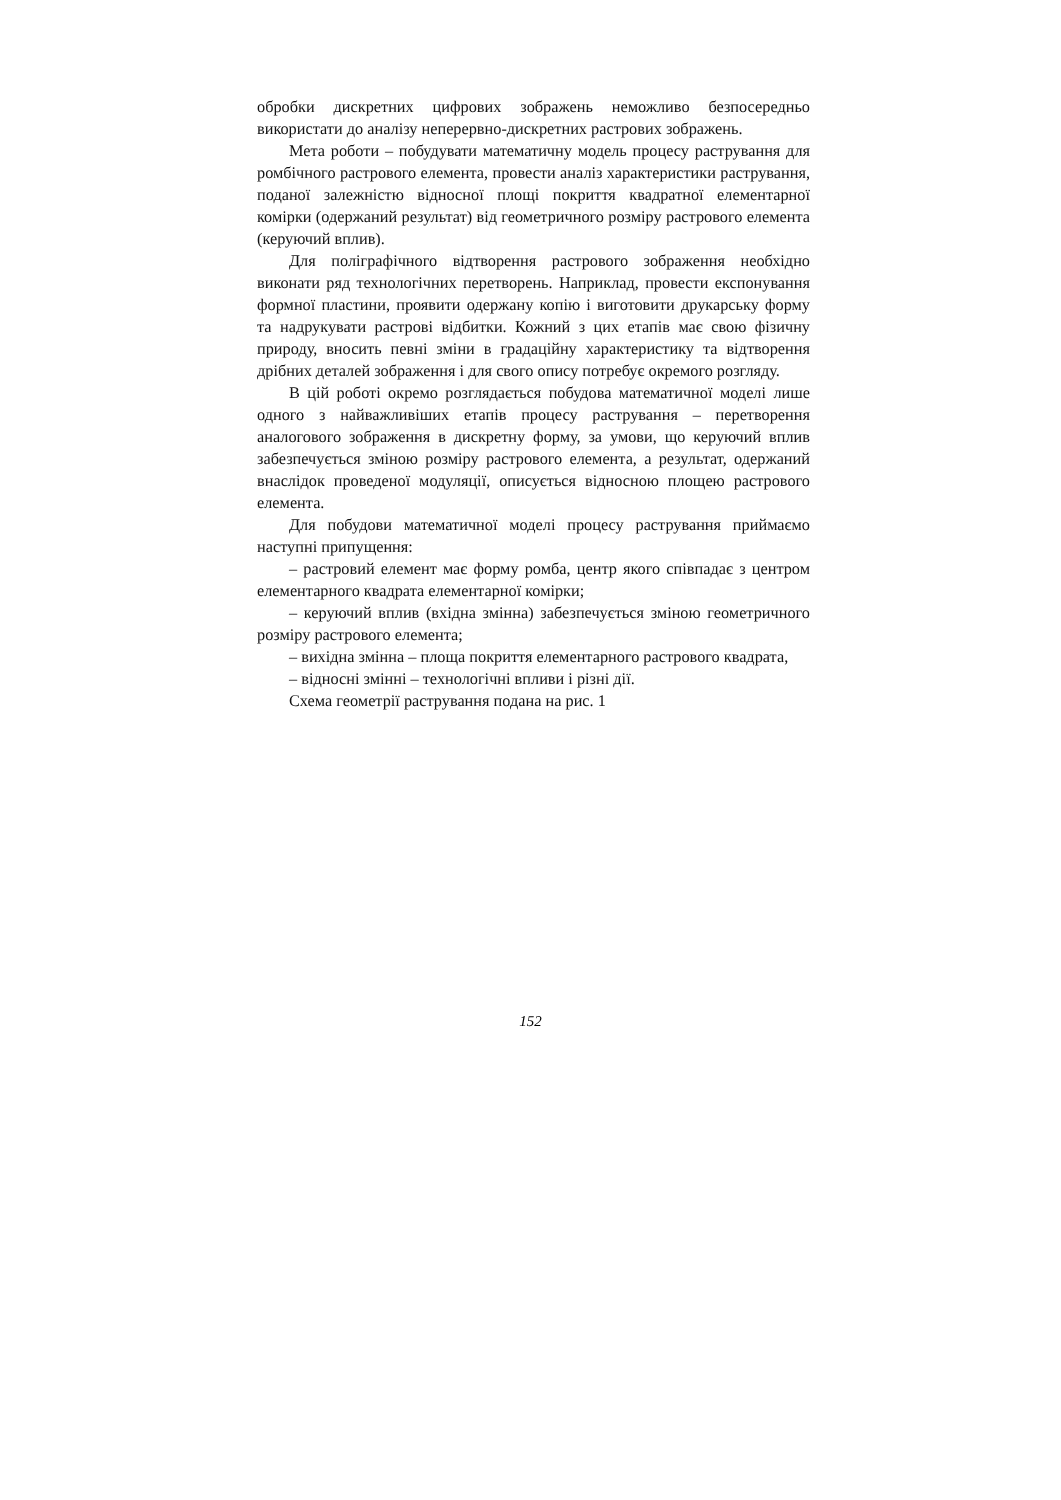обробки дискретних цифрових зображень неможливо безпосередньо використати до аналізу неперервно-дискретних растрових зображень.
Мета роботи – побудувати математичну модель процесу растрування для ромбічного растрового елемента, провести аналіз характеристики растрування, поданої залежністю відносної площі покриття квадратної елементарної комірки (одержаний результат) від геометричного розміру растрового елемента (керуючий вплив).
Для поліграфічного відтворення растрового зображення необхідно виконати ряд технологічних перетворень. Наприклад, провести експонування формної пластини, проявити одержану копію і виготовити друкарську форму та надрукувати растрові відбитки. Кожний з цих етапів має свою фізичну природу, вносить певні зміни в градаційну характеристику та відтворення дрібних деталей зображення і для свого опису потребує окремого розгляду.
В цій роботі окремо розглядається побудова математичної моделі лише одного з найважливіших етапів процесу растрування – перетворення аналогового зображення в дискретну форму, за умови, що керуючий вплив забезпечується зміною розміру растрового елемента, а результат, одержаний внаслідок проведеної модуляції, описується відносною площею растрового елемента.
Для побудови математичної моделі процесу растрування приймаємо наступні припущення:
– растровий елемент має форму ромба, центр якого співпадає з центром елементарного квадрата елементарної комірки;
– керуючий вплив (вхідна змінна) забезпечується зміною геометричного розміру растрового елемента;
– вихідна змінна – площа покриття елементарного растрового квадрата,
– відносні змінні – технологічні впливи і різні дії.
Схема геометрії растрування подана на рис. 1
152